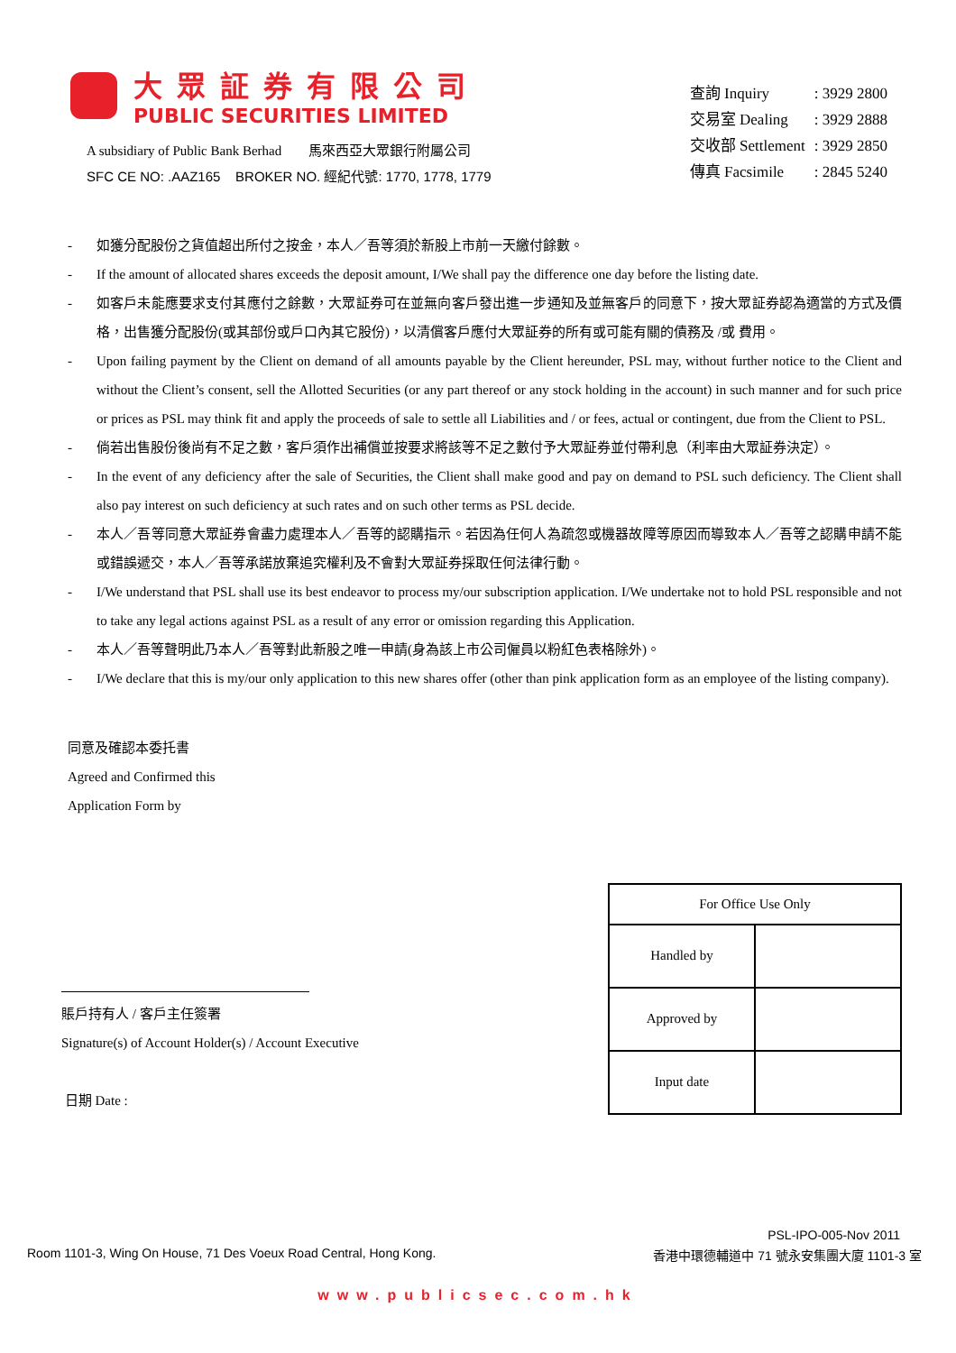大眾証券有限公司
PUBLIC SECURITIES LIMITED
A subsidiary of Public Bank Berhad 馬來西亞大眾銀行附屬公司
SFC CE NO: .AAZ165 BROKER NO. 經紀代號: 1770, 1778, 1779
| 查詢 Inquiry | : 3929 2800 |
| 交易室 Dealing | : 3929 2888 |
| 交收部 Settlement | : 3929 2850 |
| 傳真 Facsimile | : 2845 5240 |
- 如獲分配股份之貨值超出所付之按金，本人／吾等須於新股上市前一天繳付餘數。
- If the amount of allocated shares exceeds the deposit amount, I/We shall pay the difference one day before the listing date.
- 如客戶未能應要求支付其應付之餘數，大眾証券可在並無向客戶發出進一步通知及並無客戶的同意下，按大眾証券認為適當的方式及價格，出售獲分配股份(或其部份或戶口內其它股份)，以清償客戶應付大眾証券的所有或可能有關的債務及 /或 費用。
- Upon failing payment by the Client on demand of all amounts payable by the Client hereunder, PSL may, without further notice to the Client and without the Client’s consent, sell the Allotted Securities (or any part thereof or any stock holding in the account) in such manner and for such price or prices as PSL may think fit and apply the proceeds of sale to settle all Liabilities and / or fees, actual or contingent, due from the Client to PSL.
- 倘若出售股份後尚有不足之數，客戶須作出補償並按要求將該等不足之數付予大眾証券並付帶利息（利率由大眾証券決定）。
- In the event of any deficiency after the sale of Securities, the Client shall make good and pay on demand to PSL such deficiency. The Client shall also pay interest on such deficiency at such rates and on such other terms as PSL decide.
- 本人／吾等同意大眾証券會盡力處理本人／吾等的認購指示。若因為任何人為疏忽或機器故障等原因而導致本人／吾等之認購申請不能或錯誤遞交，本人／吾等承諾放棄追究權利及不會對大眾証券採取任何法律行動。
- I/We understand that PSL shall use its best endeavor to process my/our subscription application. I/We undertake not to hold PSL responsible and not to take any legal actions against PSL as a result of any error or omission regarding this Application.
- 本人／吾等聲明此乃本人／吾等對此新股之唯一申請(身為該上市公司僱員以粉紅色表格除外)。
- I/We declare that this is my/our only application to this new shares offer (other than pink application form as an employee of the listing company).
同意及確認本委托書
Agreed and Confirmed this
Application Form by
賬戶持有人 / 客戶主任簽署
Signature(s) of Account Holder(s) / Account Executive
日期 Date :
| For Office Use Only | |
| --- | --- |
| Handled by | |
| Approved by | |
| Input date | |
PSL-IPO-005-Nov 2011
Room 1101-3, Wing On House, 71 Des Voeux Road Central, Hong Kong. 香港中環德輔道中 71 號永安集團大廈 1101-3 室
www.publicsec.com.hk